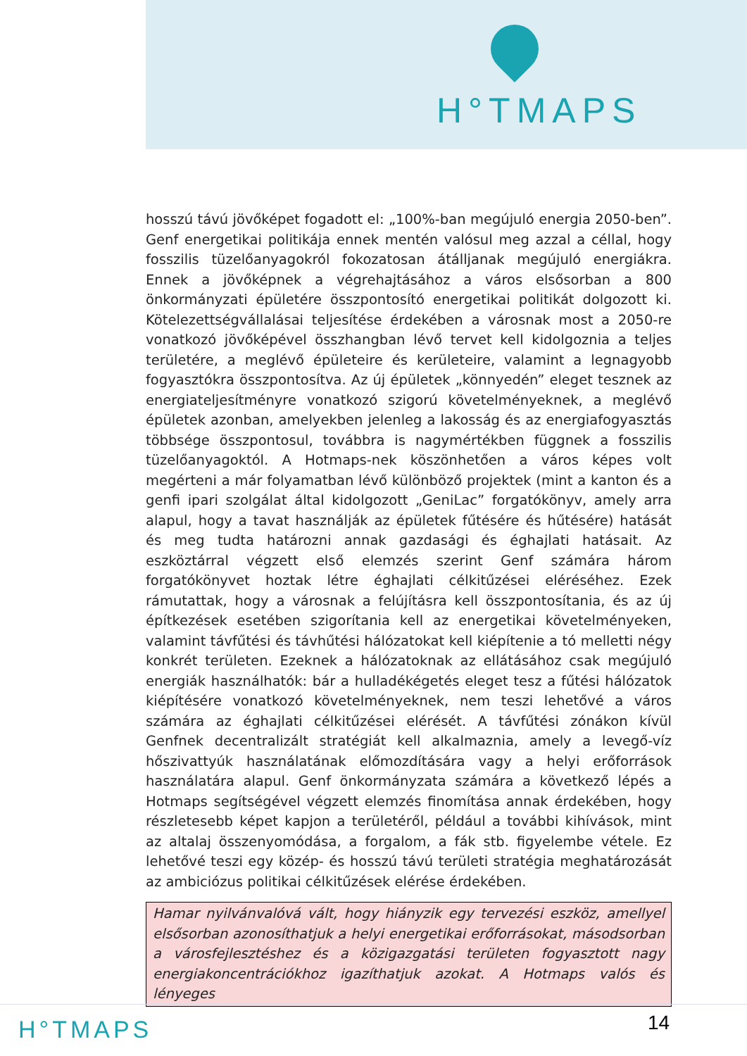H°TMAPS
hosszú távú jövőképet fogadott el: „100%-ban megújuló energia 2050-ben”. Genf energetikai politikája ennek mentén valósul meg azzal a céllal, hogy fosszilis tüzelőanyagokról fokozatosan átálljanak megújuló energiákra. Ennek a jövőképnek a végrehajtásához a város elsősorban a 800 önkormányzati épületére összpontosító energetikai politikát dolgozott ki. Kötelezettségvállalásai teljesítése érdekében a városnak most a 2050-re vonatkozó jövőképével összhangban lévő tervet kell kidolgoznia a teljes területére, a meglévő épületeire és kerületeire, valamint a legnagyobb fogyasztókra összpontosítva. Az új épületek „könnyedén” eleget tesznek az energiateljesítményre vonatkozó szigorú követelményeknek, a meglévő épületek azonban, amelyekben jelenleg a lakosság és az energiafogyasztás többsége összpontosul, továbbra is nagymértékben függnek a fosszilis tüzelőanyagoktól. A Hotmaps-nek köszönhetően a város képes volt megérteni a már folyamatban lévő különböző projektek (mint a kanton és a genfi ipari szolgálat által kidolgozott „GeniLac” forgatókönyv, amely arra alapul, hogy a tavat használják az épületek fűtésére és hűtésére) hatását és meg tudta határozni annak gazdasági és éghajlati hatásait. Az eszköztárral végzett első elemzés szerint Genf számára három forgatókönyvet hoztak létre éghajlati célkitűzései eléréséhez. Ezek rámutattak, hogy a városnak a felújításra kell összpontosítania, és az új építkezések esetében szigorítania kell az energetikai követelményeken, valamint távfűtési és távhűtési hálózatokat kell kiépítenie a tó melletti négy konkrét területen. Ezeknek a hálózatoknak az ellátásához csak megújuló energiák használhatók: bár a hulladékégetés eleget tesz a fűtési hálózatok kiépítésére vonatkozó követelményeknek, nem teszi lehetővé a város számára az éghajlati célkitűzései elérését. A távfűtési zónákon kívül Genfnek decentralizált stratégiát kell alkalmaznia, amely a levegő-víz hőszivattyúk használatának előmozdítására vagy a helyi erőforrások használatára alapul. Genf önkormányzata számára a következő lépés a Hotmaps segítségével végzett elemzés finomítása annak érdekében, hogy részletesebb képet kapjon a területéről, például a további kihívások, mint az altalaj összenyomódása, a forgalom, a fák stb. figyelembe vétele. Ez lehetővé teszi egy közép- és hosszú távú területi stratégia meghatározását az ambiciózus politikai célkitűzések elérése érdekében.
Hamar nyilvánvalóvá vált, hogy hiányzik egy tervezési eszköz, amellyel elsősorban azonosíthatjuk a helyi energetikai erőforrásokat, másodsorban a városfejlesztéshez és a közigazgatási területen fogyasztott nagy energiakoncentrációkhoz igazíthatjuk azokat. A Hotmaps valós és lényeges
H°TMAPS 14